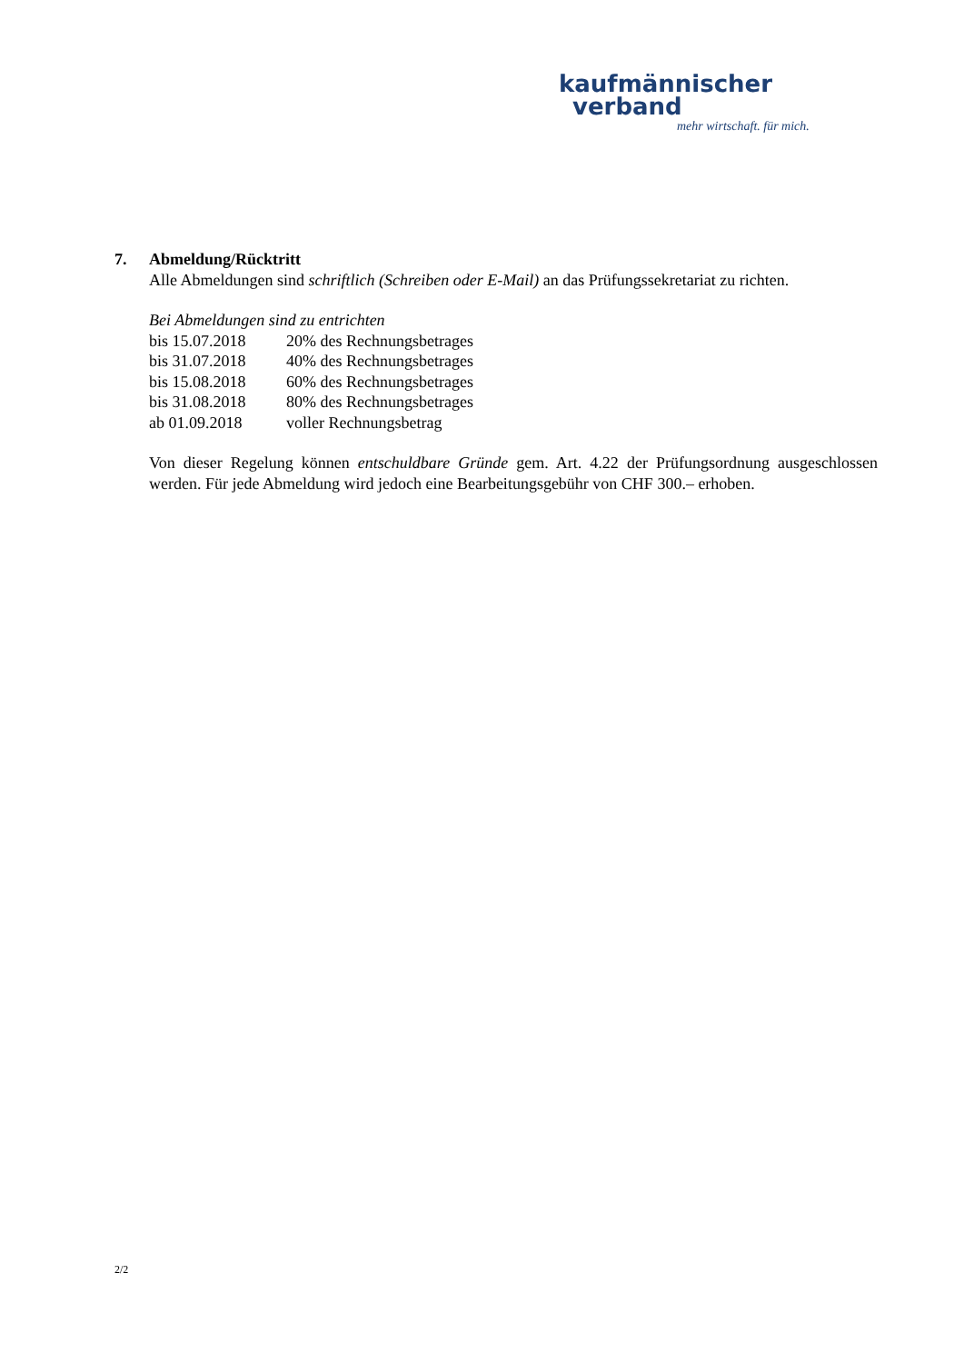kaufmännischer
verband
mehr wirtschaft. für mich.
7. Abmeldung/Rücktritt
Alle Abmeldungen sind schriftlich (Schreiben oder E-Mail) an das Prüfungssekretariat zu richten.
Bei Abmeldungen sind zu entrichten
| bis 15.07.2018 | 20% des Rechnungsbetrages |
| bis 31.07.2018 | 40% des Rechnungsbetrages |
| bis 15.08.2018 | 60% des Rechnungsbetrages |
| bis 31.08.2018 | 80% des Rechnungsbetrages |
| ab 01.09.2018 | voller Rechnungsbetrag |
Von dieser Regelung können entschuldbare Gründe gem. Art. 4.22 der Prüfungsordnung ausgeschlossen werden. Für jede Abmeldung wird jedoch eine Bearbeitungsgebühr von CHF 300.– erhoben.
2/2